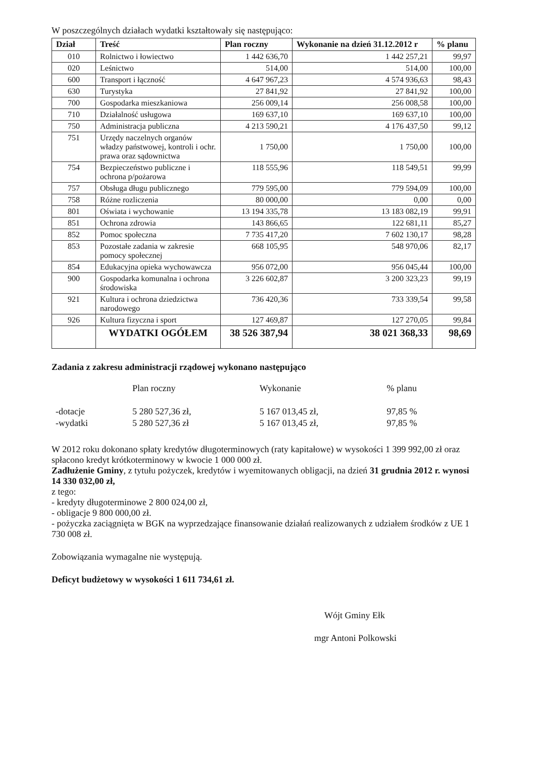W poszczególnych działach wydatki kształtowały się następująco:
| Dział | Treść | Plan roczny | Wykonanie na dzień 31.12.2012 r | % planu |
| --- | --- | --- | --- | --- |
| 010 | Rolnictwo i łowiectwo | 1 442 636,70 | 1 442 257,21 | 99,97 |
| 020 | Leśnictwo | 514,00 | 514,00 | 100,00 |
| 600 | Transport i łączność | 4 647 967,23 | 4 574 936,63 | 98,43 |
| 630 | Turystyka | 27 841,92 | 27 841,92 | 100,00 |
| 700 | Gospodarka mieszkaniowa | 256 009,14 | 256 008,58 | 100,00 |
| 710 | Działalność usługowa | 169 637,10 | 169 637,10 | 100,00 |
| 750 | Administracja publiczna | 4 213 590,21 | 4 176 437,50 | 99,12 |
| 751 | Urzędy naczelnych organów władzy państwowej, kontroli i ochr. prawa oraz sądownictwa | 1 750,00 | 1 750,00 | 100,00 |
| 754 | Bezpieczeństwo publiczne i ochrona p/pożarowa | 118 555,96 | 118 549,51 | 99,99 |
| 757 | Obsługa długu publicznego | 779 595,00 | 779 594,09 | 100,00 |
| 758 | Różne rozliczenia | 80 000,00 | 0,00 | 0,00 |
| 801 | Oświata i wychowanie | 13 194 335,78 | 13 183 082,19 | 99,91 |
| 851 | Ochrona zdrowia | 143 866,65 | 122 681,11 | 85,27 |
| 852 | Pomoc społeczna | 7 735 417,20 | 7 602 130,17 | 98,28 |
| 853 | Pozostałe zadania w zakresie pomocy społecznej | 668 105,95 | 548 970,06 | 82,17 |
| 854 | Edukacyjna opieka wychowawcza | 956 072,00 | 956 045,44 | 100,00 |
| 900 | Gospodarka komunalna i ochrona środowiska | 3 226 602,87 | 3 200 323,23 | 99,19 |
| 921 | Kultura i ochrona dziedzictwa narodowego | 736 420,36 | 733 339,54 | 99,58 |
| 926 | Kultura fizyczna i sport | 127 469,87 | 127 270,05 | 99,84 |
| | WYDATKI OGÓŁEM | 38 526 387,94 | 38 021 368,33 | 98,69 |
Zadania z zakresu administracji rządowej wykonano następująco
| | Plan roczny | Wykonanie | % planu |
| -dotacje | 5 280 527,36 zł, | 5 167 013,45 zł, | 97,85 % |
| -wydatki | 5 280 527,36 zł | 5 167 013,45 zł, | 97,85 % |
W 2012 roku dokonano spłaty kredytów długoterminowych (raty kapitałowe) w wysokości 1 399 992,00 zł oraz spłacono kredyt krótkoterminowy w kwocie 1 000 000 zł.
Zadłużenie Gminy, z tytułu pożyczek, kredytów i wyemitowanych obligacji, na dzień 31 grudnia 2012 r. wynosi 14 330 032,00 zł,
z tego:
- kredyty długoterminowe 2 800 024,00 zł,
- obligacje 9 800 000,00 zł.
- pożyczka zaciągnięta w BGK na wyprzedzające finansowanie działań realizowanych z udziałem środków z UE 1 730 008 zł.
Zobowiązania wymagalne nie występują.
Deficyt budżetowy w wysokości 1 611 734,61 zł.
Wójt Gminy Ełk
mgr Antoni Polkowski